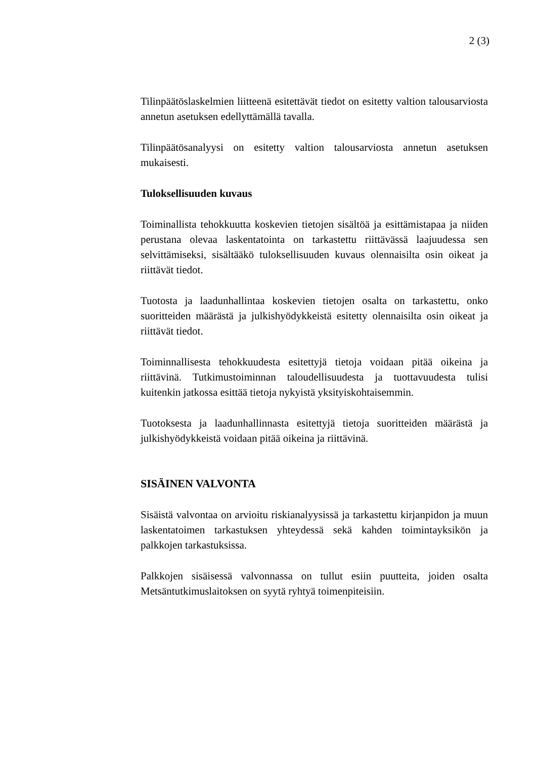2 (3)
Tilinpäätöslaskelmien liitteenä esitettävät tiedot on esitetty valtion talousarviosta annetun asetuksen edellyttämällä tavalla.
Tilinpäätösanalyysi on esitetty valtion talousarviosta annetun ase­tuksen mukaisesti.
Tuloksellisuuden kuvaus
Toiminallista tehokkuutta koskevien tietojen sisältöä ja esittämista­paa ja niiden perustana olevaa laskentatointa on tarkastettu riittä­vässä laajuudessa sen selvittämiseksi, sisältääkö tuloksellisuuden kuvaus olennaisilta osin oikeat ja riittävät tiedot.
Tuotosta ja laadunhallintaa koskevien tietojen osalta on tarkastettu, onko suoritteiden määrästä ja julkishyödykkeistä esitetty olennaisil­ta osin oikeat ja riittävät tiedot.
Toiminnallisesta tehokkuudesta esitettyjä tietoja voidaan pitää oi­keina ja riittävinä. Tutkimustoiminnan taloudellisuudesta ja tuotta­vuudesta tulisi kuitenkin jatkossa esittää tietoja nykyistä yksityis­kohtaisemmin.
Tuotoksesta ja laadunhallinnasta esitettyjä tietoja suoritteiden mää­rästä ja julkishyödykkeistä voidaan pitää oikeina ja riittävinä.
SISÄINEN VALVONTA
Sisäistä valvontaa on arvioitu riskianalyysissä ja tarkastettu kirjan­pidon ja muun laskentatoimen tarkastuksen yhteydessä sekä kahden toimintayksikön ja palkkojen tarkastuksissa.
Palkkojen sisäisessä valvonnassa on tullut esiin puutteita, joiden osalta Metsäntutkimuslaitoksen on syytä ryhtyä toimenpiteisiin.